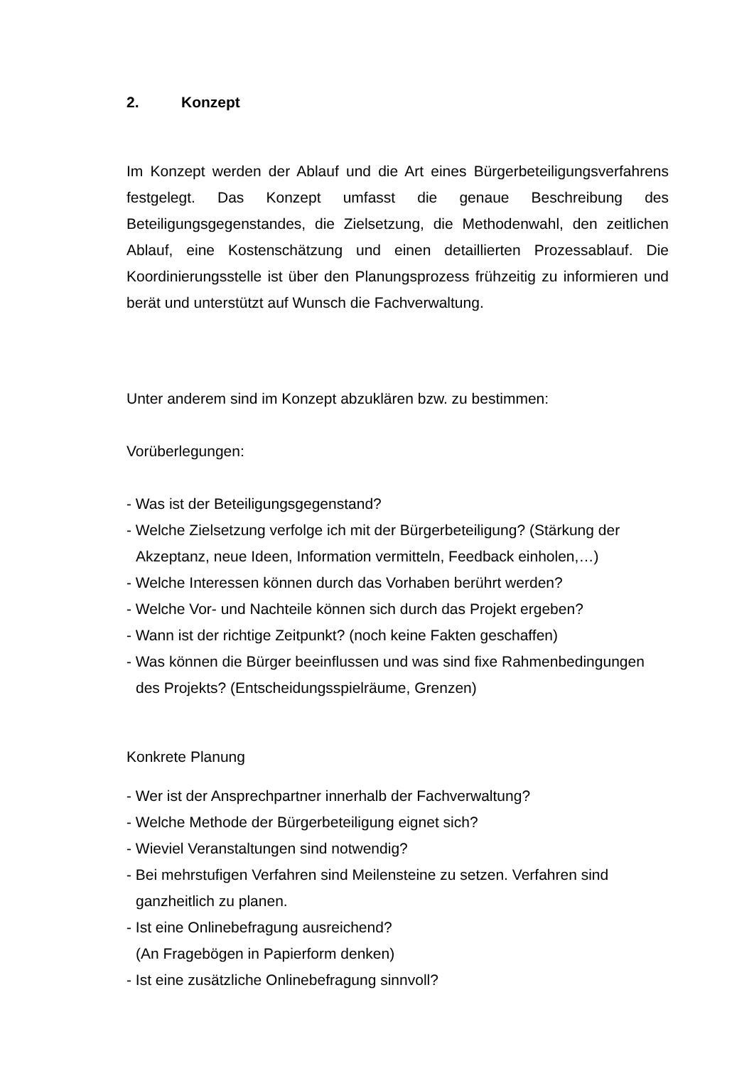2. Konzept
Im Konzept werden der Ablauf und die Art eines Bürgerbeteiligungsverfahrens festgelegt. Das Konzept umfasst die genaue Beschreibung des Beteiligungsgegenstandes, die Zielsetzung, die Methodenwahl, den zeitlichen Ablauf, eine Kostenschätzung und einen detaillierten Prozessablauf. Die Koordinierungsstelle ist über den Planungsprozess frühzeitig zu informieren und berät und unterstützt auf Wunsch die Fachverwaltung.
Unter anderem sind im Konzept abzuklären bzw. zu bestimmen:
Vorüberlegungen:
- Was ist der Beteiligungsgegenstand?
- Welche Zielsetzung verfolge ich mit der Bürgerbeteiligung? (Stärkung der Akzeptanz, neue Ideen, Information vermitteln, Feedback einholen,…)
- Welche Interessen können durch das Vorhaben berührt werden?
- Welche Vor- und Nachteile können sich durch das Projekt ergeben?
- Wann ist der richtige Zeitpunkt? (noch keine Fakten geschaffen)
- Was können die Bürger beeinflussen und was sind fixe Rahmenbedingungen des Projekts? (Entscheidungsspielräume, Grenzen)
Konkrete Planung
- Wer ist der Ansprechpartner innerhalb der Fachverwaltung?
- Welche Methode der Bürgerbeteiligung eignet sich?
- Wieviel Veranstaltungen sind notwendig?
- Bei mehrstufigen Verfahren sind Meilensteine zu setzen. Verfahren sind ganzheitlich zu planen.
- Ist eine Onlinebefragung ausreichend?
(An Fragebögen in Papierform denken)
- Ist eine zusätzliche Onlinebefragung sinnvoll?